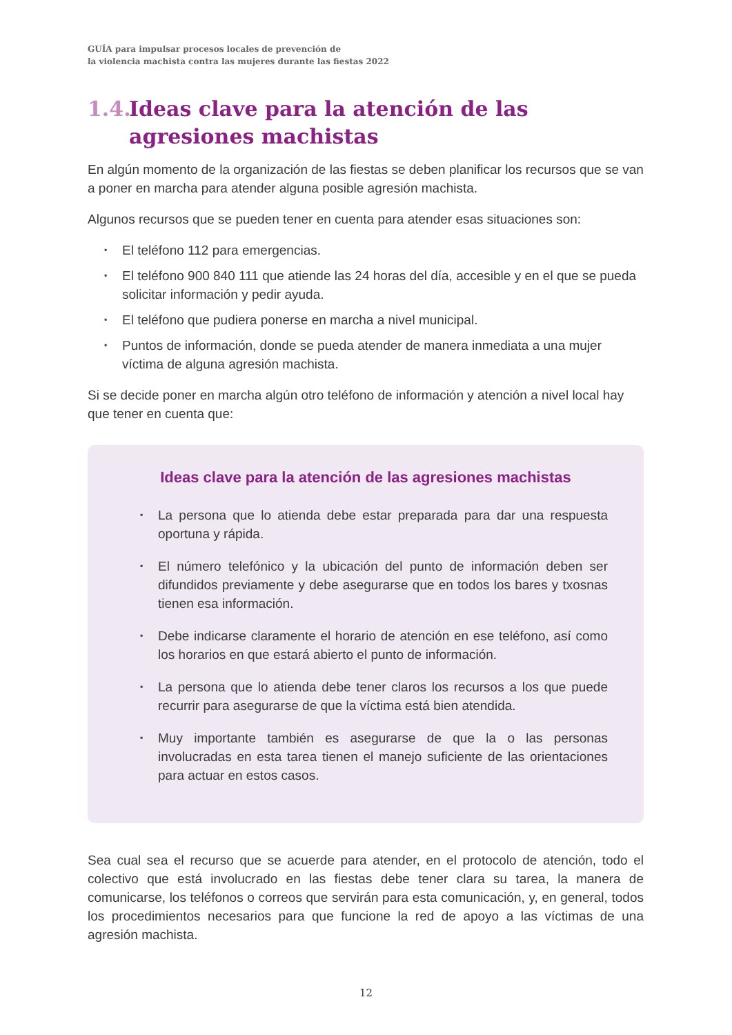GUÍA para impulsar procesos locales de prevención de
la violencia machista contra las mujeres durante las fiestas 2022
1.4. Ideas clave para la atención de las
agresiones machistas
En algún momento de la organización de las fiestas se deben planificar los recursos que se van a poner en marcha para atender alguna posible agresión machista.
Algunos recursos que se pueden tener en cuenta para atender esas situaciones son:
▪ El teléfono 112 para emergencias.
▪ El teléfono 900 840 111 que atiende las 24 horas del día, accesible y en el que se pueda solicitar información y pedir ayuda.
▪ El teléfono que pudiera ponerse en marcha a nivel municipal.
▪ Puntos de información, donde se pueda atender de manera inmediata a una mujer víctima de alguna agresión machista.
Si se decide poner en marcha algún otro teléfono de información y atención a nivel local hay que tener en cuenta que:
Ideas clave para la atención de las agresiones machistas
▪ La persona que lo atienda debe estar preparada para dar una respuesta oportuna y rápida.
▪ El número telefónico y la ubicación del punto de información deben ser difundidos previamente y debe asegurarse que en todos los bares y txosnas tienen esa información.
▪ Debe indicarse claramente el horario de atención en ese teléfono, así como los horarios en que estará abierto el punto de información.
▪ La persona que lo atienda debe tener claros los recursos a los que puede recurrir para asegurarse de que la víctima está bien atendida.
▪ Muy importante también es asegurarse de que la o las personas involucradas en esta tarea tienen el manejo suficiente de las orientaciones para actuar en estos casos.
Sea cual sea el recurso que se acuerde para atender, en el protocolo de atención, todo el colectivo que está involucrado en las fiestas debe tener clara su tarea, la manera de comunicarse, los teléfonos o correos que servirán para esta comunicación, y, en general, todos los procedimientos necesarios para que funcione la red de apoyo a las víctimas de una agresión machista.
12